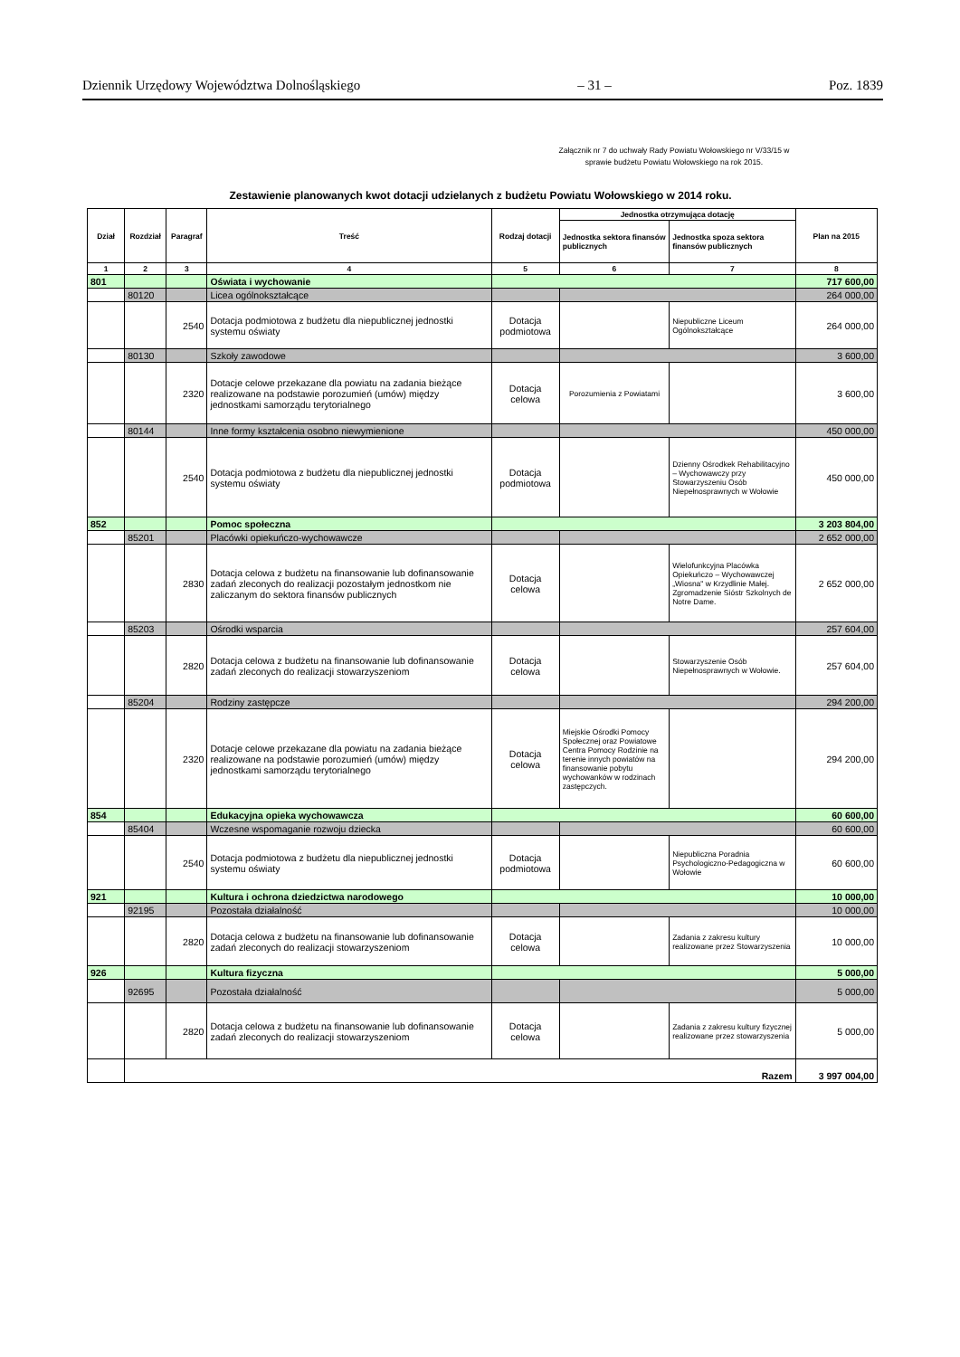Dziennik Urzędowy Województwa Dolnośląskiego – 31 – Poz. 1839
Załącznik nr 7 do uchwały Rady Powiatu Wołowskiego nr V/33/15 w sprawie budżetu Powiatu Wołowskiego na rok 2015.
Zestawienie planowanych kwot dotacji udzielanych z budżetu Powiatu Wołowskiego w 2014 roku.
| Dział | Rozdział | Paragraf | Treść | Rodzaj dotacji | Jednostka otrzymująca dotację | | Plan na 2015 |
| --- | --- | --- | --- | --- | --- | --- | --- |
| | | | | | Jednostka sektora finansów publicznych | Jednostka spoza sektora finansów publicznych | |
| 1 | 2 | 3 | 4 | 5 | 6 | 7 | 8 |
| 801 | | | Oświata i wychowanie | | | | 717 600,00 |
| | 80120 | | Licea ogólnokształcące | | | | 264 000,00 |
| | | 2540 | Dotacja podmiotowa z budżetu dla niepublicznej jednostki systemu oświaty | Dotacja podmiotowa | | Niepubliczne Liceum Ogólnokształcące | 264 000,00 |
| | 80130 | | Szkoły zawodowe | | | | 3 600,00 |
| | | 2320 | Dotacje celowe przekazane dla powiatu na zadania bieżące realizowane na podstawie porozumień (umów) między jednostkami samorządu terytorialnego | Dotacja celowa | Porozumienia z Powiatami | | 3 600,00 |
| | 80144 | | Inne formy kształcenia osobno niewymienione | | | | 450 000,00 |
| | | 2540 | Dotacja podmiotowa z budżetu dla niepublicznej jednostki systemu oświaty | Dotacja podmiotowa | | Dzienny Ośrodkek Rehabilitacyjno – Wychowawczy przy Stowarzyszeniu Osób Niepełnosprawnych w Wołowie | 450 000,00 |
| 852 | | | Pomoc społeczna | | | | 3 203 804,00 |
| | 85201 | | Placówki opiekuńczo-wychowawcze | | | | 2 652 000,00 |
| | | 2830 | Dotacja celowa z budżetu na finansowanie lub dofinansowanie zadań zleconych do realizacji pozostałym jednostkom nie zaliczanym do sektora finansów publicznych | Dotacja celowa | | Wielofunkcyjna Placówka Opiekuńczo – Wychowawczej „Wiosna" w Krzydlinie Małej. Zgromadzenie Sióstr Szkolnych de Notre Dame. | 2 652 000,00 |
| | 85203 | | Ośrodki wsparcia | | | | 257 604,00 |
| | | 2820 | Dotacja celowa z budżetu na finansowanie lub dofinansowanie zadań zleconych do realizacji stowarzyszeniom | Dotacja celowa | | Stowarzyszenie Osób Niepełnosprawnych w Wołowie. | 257 604,00 |
| | 85204 | | Rodziny zastępcze | | | | 294 200,00 |
| | | 2320 | Dotacje celowe przekazane dla powiatu na zadania bieżące realizowane na podstawie porozumień (umów) między jednostkami samorządu terytorialnego | Dotacja celowa | Miejskie Ośrodki Pomocy Społecznej oraz Powiatowe Centra Pomocy Rodzinie na terenie innych powiatów na finansowanie pobytu wychowanków w rodzinach zastępczych. | | 294 200,00 |
| 854 | | | Edukacyjna opieka wychowawcza | | | | 60 600,00 |
| | 85404 | | Wczesne wspomaganie rozwoju dziecka | | | | 60 600,00 |
| | | 2540 | Dotacja podmiotowa z budżetu dla niepublicznej jednostki systemu oświaty | Dotacja podmiotowa | | Niepubliczna Poradnia Psychologiczno-Pedagogiczna w Wołowie | 60 600,00 |
| 921 | | | Kultura i ochrona dziedzictwa narodowego | | | | 10 000,00 |
| | 92195 | | Pozostała działalność | | | | 10 000,00 |
| | | 2820 | Dotacja celowa z budżetu na finansowanie lub dofinansowanie zadań zleconych do realizacji stowarzyszeniom | Dotacja celowa | | Zadania z zakresu kultury realizowane przez Stowarzyszenia | 10 000,00 |
| 926 | | | Kultura fizyczna | | | | 5 000,00 |
| | 92695 | | Pozostała działalność | | | | 5 000,00 |
| | | 2820 | Dotacja celowa z budżetu na finansowanie lub dofinansowanie zadań zleconych do realizacji stowarzyszeniom | Dotacja celowa | | Zadania z zakresu kultury fizycznej realizowane przez stowarzyszenia | 5 000,00 |
| | Razem | | | | | | 3 997 004,00 |